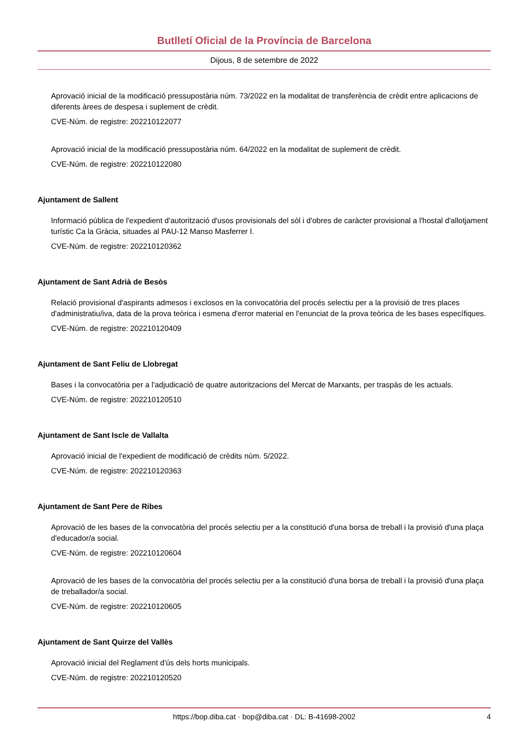Butlletí Oficial de la Província de Barcelona
Dijous, 8 de setembre de 2022
Aprovació inicial de la modificació pressupostària núm. 73/2022 en la modalitat de transferència de crèdit entre aplicacions de diferents àrees de despesa i suplement de crèdit.
CVE-Núm. de registre: 202210122077
Aprovació inicial de la modificació pressupostària núm. 64/2022 en la modalitat de suplement de crèdit.
CVE-Núm. de registre: 202210122080
Ajuntament de Sallent
Informació pública de l'expedient d'autorització d'usos provisionals del sòl i d'obres de caràcter provisional a l'hostal d'allotjament turístic Ca la Gràcia, situades al PAU-12 Manso Masferrer I.
CVE-Núm. de registre: 202210120362
Ajuntament de Sant Adrià de Besòs
Relació provisional d'aspirants admesos i exclosos en la convocatòria del procés selectiu per a la provisió de tres places d'administratiu/iva, data de la prova teòrica i esmena d'error material en l'enunciat de la prova teòrica de les bases específiques.
CVE-Núm. de registre: 202210120409
Ajuntament de Sant Feliu de Llobregat
Bases i la convocatòria per a l'adjudicació de quatre autoritzacions del Mercat de Marxants, per traspàs de les actuals.
CVE-Núm. de registre: 202210120510
Ajuntament de Sant Iscle de Vallalta
Aprovació inicial de l'expedient de modificació de crèdits núm. 5/2022.
CVE-Núm. de registre: 202210120363
Ajuntament de Sant Pere de Ribes
Aprovació de les bases de la convocatòria del procés selectiu per a la constitució d'una borsa de treball i la provisió d'una plaça d'educador/a social.
CVE-Núm. de registre: 202210120604
Aprovació de les bases de la convocatòria del procés selectiu per a la constitució d'una borsa de treball i la provisió d'una plaça de treballador/a social.
CVE-Núm. de registre: 202210120605
Ajuntament de Sant Quirze del Vallès
Aprovació inicial del Reglament d'ús dels horts municipals.
CVE-Núm. de registre: 202210120520
https://bop.diba.cat · bop@diba.cat · DL: B-41698-2002 4